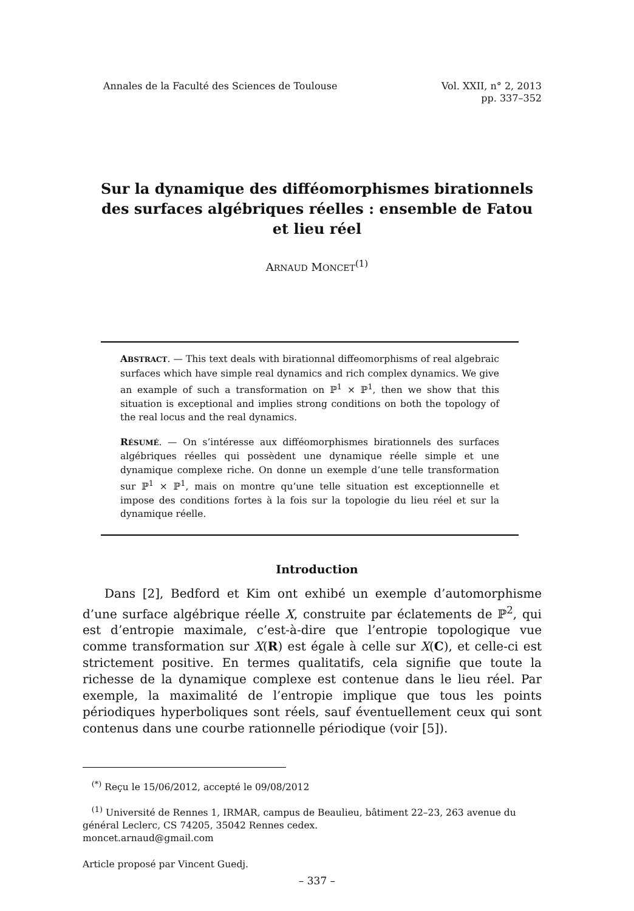Annales de la Faculté des Sciences de Toulouse
Vol. XXII, n° 2, 2013
pp. 337–352
Sur la dynamique des difféomorphismes birationnels des surfaces algébriques réelles : ensemble de Fatou et lieu réel
ARNAUD MONCET<sup>(1)</sup>
ABSTRACT. — This text deals with birationnal diffeomorphisms of real algebraic surfaces which have simple real dynamics and rich complex dynamics. We give an example of such a transformation on ℙ<sup>1</sup> × ℙ<sup>1</sup>, then we show that this situation is exceptional and implies strong conditions on both the topology of the real locus and the real dynamics.
RÉSUMÉ. — On s’intéresse aux difféomorphismes birationnels des surfaces algébriques réelles qui possèdent une dynamique réelle simple et une dynamique complexe riche. On donne un exemple d’une telle transformation sur ℙ<sup>1</sup> × ℙ<sup>1</sup>, mais on montre qu’une telle situation est exceptionnelle et impose des conditions fortes à la fois sur la topologie du lieu réel et sur la dynamique réelle.
Introduction
Dans [2], Bedford et Kim ont exhibé un exemple d’automorphisme d’une surface algébrique réelle X, construite par éclatements de ℙ<sup>2</sup>, qui est d’entropie maximale, c’est-à-dire que l’entropie topologique vue comme transformation sur X(R) est égale à celle sur X(C), et celle-ci est strictement positive. En termes qualitatifs, cela signifie que toute la richesse de la dynamique complexe est contenue dans le lieu réel. Par exemple, la maximalité de l’entropie implique que tous les points périodiques hyperboliques sont réels, sauf éventuellement ceux qui sont contenus dans une courbe rationnelle périodique (voir [5]).
<sup>(*)</sup> Reçu le 15/06/2012, accepté le 09/08/2012
<sup>(1)</sup> Université de Rennes 1, IRMAR, campus de Beaulieu, bâtiment 22–23, 263 avenue du général Leclerc, CS 74205, 35042 Rennes cedex.
moncet.arnaud@gmail.com
Article proposé par Vincent Guedj.
– 337 –